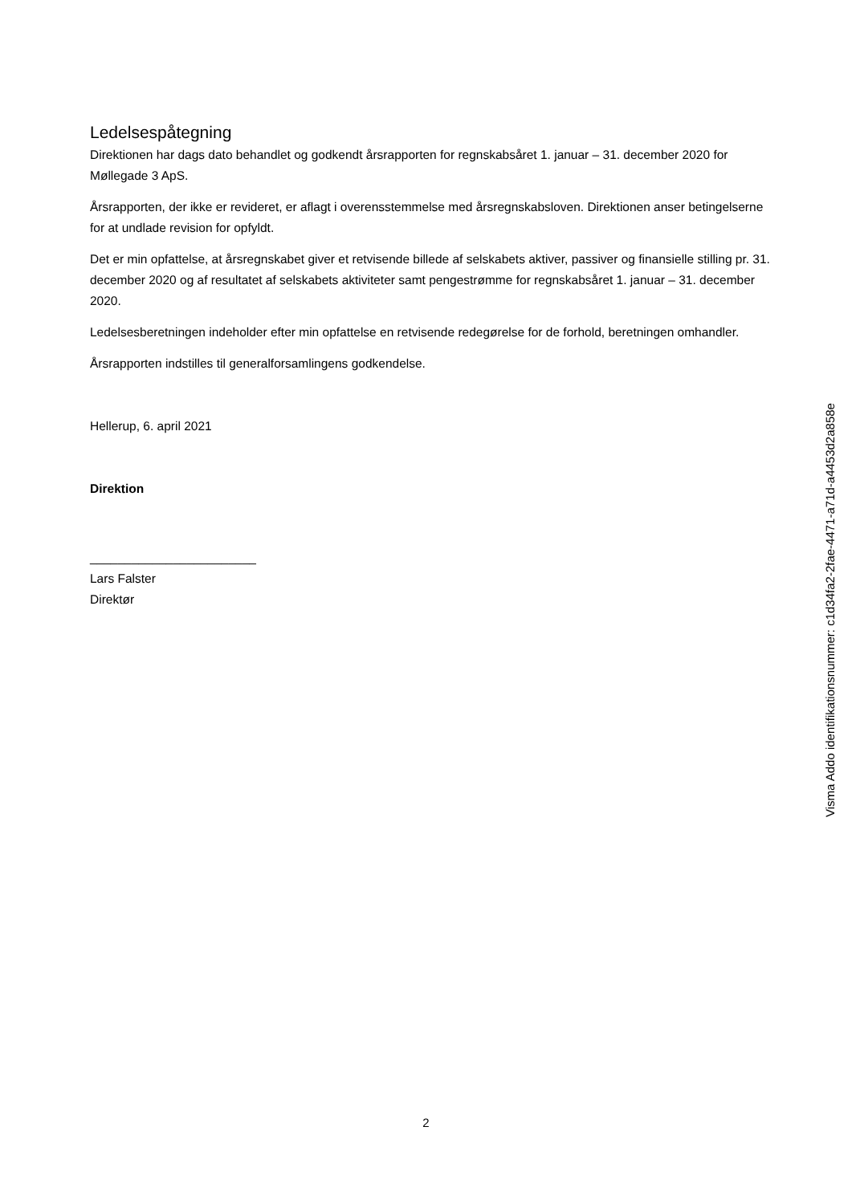Ledelsespåtegning
Direktionen har dags dato behandlet og godkendt årsrapporten for regnskabsåret 1. januar – 31. december 2020 for Møllegade 3 ApS.
Årsrapporten, der ikke er revideret, er aflagt i overensstemmelse med årsregnskabsloven. Direktionen anser betingelserne for at undlade revision for opfyldt.
Det er min opfattelse, at årsregnskabet giver et retvisende billede af selskabets aktiver, passiver og finansielle stilling pr. 31. december 2020 og af resultatet af selskabets aktiviteter samt pengestrømme for regnskabsåret 1. januar – 31. december 2020.
Ledelsesberetningen indeholder efter min opfattelse en retvisende redegørelse for de forhold, beretningen omhandler.
Årsrapporten indstilles til generalforsamlingens godkendelse.
Hellerup, 6. april 2021
Direktion
________________________
Lars Falster
Direktør
Visma Addo identifikationsnummer: c1d34fa2-2fae-4471-a71d-a4453d2a858e
2